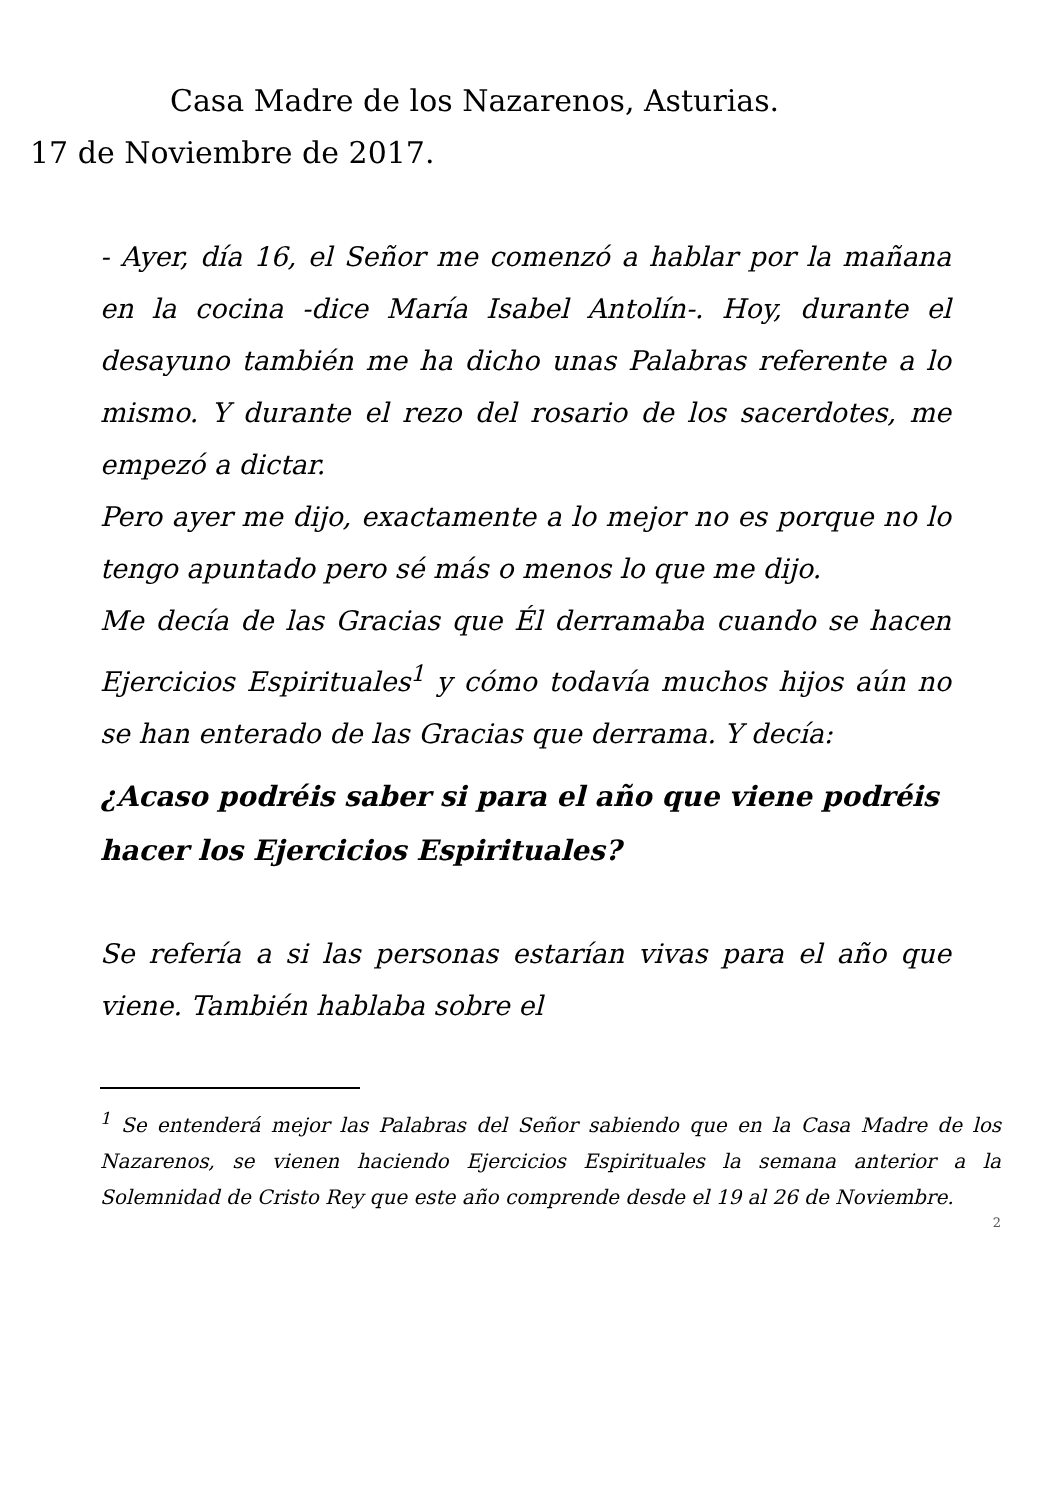Casa Madre de los Nazarenos, Asturias.
17 de Noviembre de 2017.
- Ayer, día 16, el Señor me comenzó a hablar por la mañana en la cocina -dice María Isabel Antolín-. Hoy, durante el desayuno también me ha dicho unas Palabras referente a lo mismo. Y durante el rezo del rosario de los sacerdotes, me empezó a dictar.
Pero ayer me dijo, exactamente a lo mejor no es porque no lo tengo apuntado pero sé más o menos lo que me dijo.
Me decía de las Gracias que Él derramaba cuando se hacen Ejercicios Espirituales<sup>1</sup> y cómo todavía muchos hijos aún no se han enterado de las Gracias que derrama. Y decía:
¿Acaso podréis saber si para el año que viene podréis hacer los Ejercicios Espirituales?
Se refería a si las personas estarían vivas para el año que viene. También hablaba sobre el
<sup>1</sup> Se entenderá mejor las Palabras del Señor sabiendo que en la Casa Madre de los Nazarenos, se vienen haciendo Ejercicios Espirituales la semana anterior a la Solemnidad de Cristo Rey que este año comprende desde el 19 al 26 de Noviembre.
2